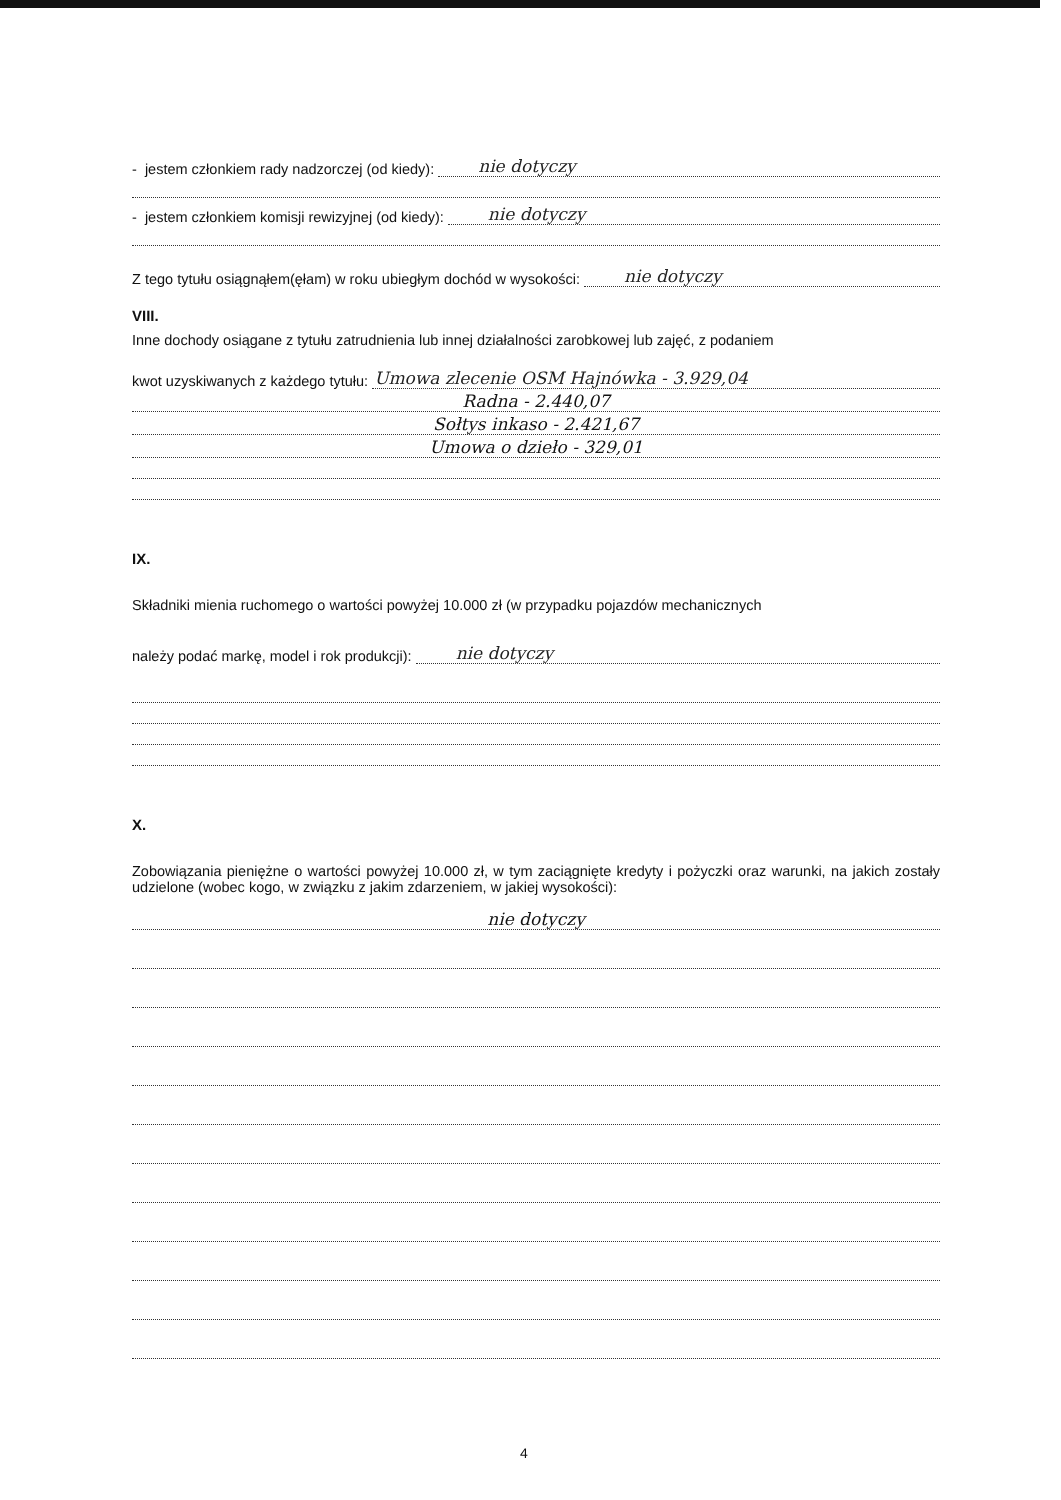- jestem członkiem rady nadzorczej (od kiedy): nie dotyczy
- jestem członkiem komisji rewizyjnej (od kiedy): nie dotyczy
Z tego tytułu osiągnąłem(ęłam) w roku ubiegłym dochód w wysokości: nie dotyczy
VIII.
Inne dochody osiągane z tytułu zatrudnienia lub innej działalności zarobkowej lub zajęć, z podaniem
kwot uzyskiwanych z każdego tytułu: Umowa zlecenie OSM Hajnówka - 3.929,04
Radna - 2.440,07
Sołtys inkaso - 2.421,67
Umowa o dzieło - 329,01
IX.
Składniki mienia ruchomego o wartości powyżej 10.000 zł (w przypadku pojazdów mechanicznych
należy podać markę, model i rok produkcji): nie dotyczy
X.
Zobowiązania pieniężne o wartości powyżej 10.000 zł, w tym zaciągnięte kredyty i pożyczki oraz warunki, na jakich zostały udzielone (wobec kogo, w związku z jakim zdarzeniem, w jakiej wysokości):
nie dotyczy
4